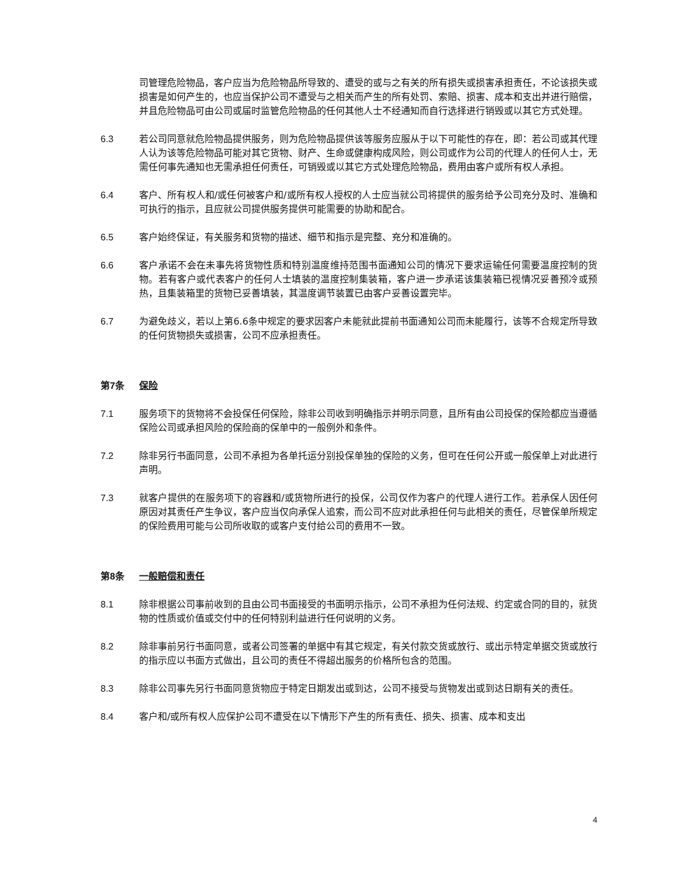司管理危险物品，客户应当为危险物品所导致的、遭受的或与之有关的所有损失或损害承担责任，不论该损失或损害是如何产生的，也应当保护公司不遭受与之相关而产生的所有处罚、索赔、损害、成本和支出并进行赔偿，并且危险物品可由公司或届时监管危险物品的任何其他人士不经通知而自行选择进行销毁或以其它方式处理。
6.3 若公司同意就危险物品提供服务，则为危险物品提供该等服务应服从于以下可能性的存在，即：若公司或其代理人认为该等危险物品可能对其它货物、财产、生命或健康构成风险，则公司或作为公司的代理人的任何人士，无需任何事先通知也无需承担任何责任，可销毁或以其它方式处理危险物品，费用由客户或所有权人承担。
6.4 客户、所有权人和/或任何被客户和/或所有权人授权的人士应当就公司将提供的服务给予公司充分及时、准确和可执行的指示，且应就公司提供服务提供可能需要的协助和配合。
6.5 客户始终保证，有关服务和货物的描述、细节和指示是完整、充分和准确的。
6.6 客户承诺不会在未事先将货物性质和特别温度维持范围书面通知公司的情况下要求运输任何需要温度控制的货物。若有客户或代表客户的任何人士填装的温度控制集装箱，客户进一步承诺该集装箱已视情况妥善预冷或预热，且集装箱里的货物已妥善填装，其温度调节装置已由客户妥善设置完毕。
6.7 为避免歧义，若以上第6.6条中规定的要求因客户未能就此提前书面通知公司而未能履行，该等不合规定所导致的任何货物损失或损害，公司不应承担责任。
第7条 保险
7.1 服务项下的货物将不会投保任何保险，除非公司收到明确指示并明示同意，且所有由公司投保的保险都应当遵循保险公司或承担风险的保险商的保单中的一般例外和条件。
7.2 除非另行书面同意，公司不承担为各单托运分别投保单独的保险的义务，但可在任何公开或一般保单上对此进行声明。
7.3 就客户提供的在服务项下的容器和/或货物所进行的投保，公司仅作为客户的代理人进行工作。若承保人因任何原因对其责任产生争议，客户应当仅向承保人追索，而公司不应对此承担任何与此相关的责任，尽管保单所规定的保险费用可能与公司所收取的或客户支付给公司的费用不一致。
第8条 一般赔偿和责任
8.1 除非根据公司事前收到的且由公司书面接受的书面明示指示，公司不承担为任何法规、约定或合同的目的，就货物的性质或价值或交付中的任何特别利益进行任何说明的义务。
8.2 除非事前另行书面同意，或者公司签署的单据中有其它规定，有关付款交货或放行、或出示特定单据交货或放行的指示应以书面方式做出，且公司的责任不得超出服务的价格所包含的范围。
8.3 除非公司事先另行书面同意货物应于特定日期发出或到达，公司不接受与货物发出或到达日期有关的责任。
8.4 客户和/或所有权人应保护公司不遭受在以下情形下产生的所有责任、损失、损害、成本和支出
4